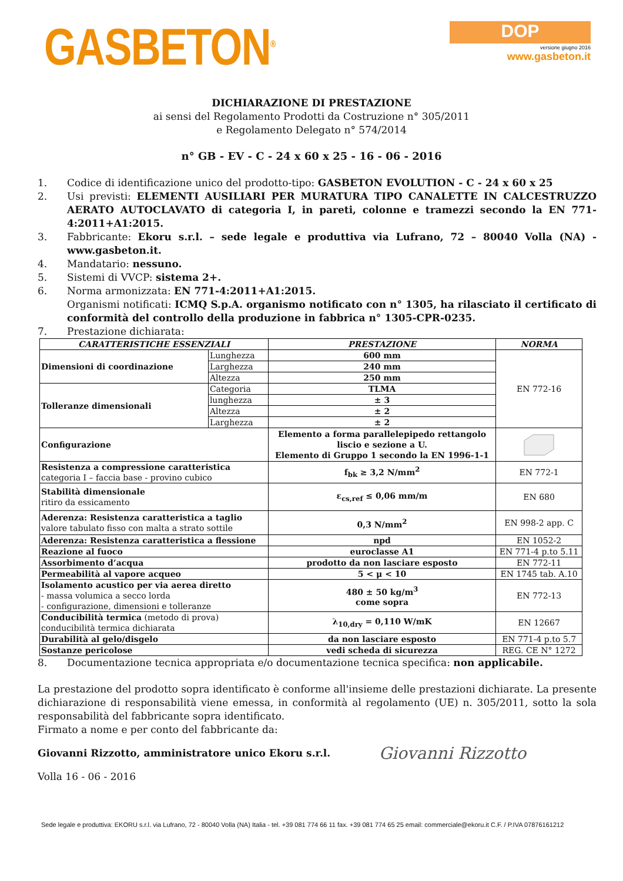GASBETON<sup>®</sup>
DOP
versione giugno 2016
www.gasbeton.it
DICHIARAZIONE DI PRESTAZIONE
ai sensi del Regolamento Prodotti da Costruzione n° 305/2011
e Regolamento Delegato n° 574/2014
n° GB - EV - C - 24 x 60 x 25 - 16 - 06 - 2016
1. Codice di identificazione unico del prodotto-tipo: GASBETON EVOLUTION - C - 24 x 60 x 25
2. Usi previsti: ELEMENTI AUSILIARI PER MURATURA TIPO CANALETTE IN CALCESTRUZZO AERATO AUTOCLAVATO di categoria I, in pareti, colonne e tramezzi secondo la EN 771-4:2011+A1:2015.
3. Fabbricante: Ekoru s.r.l. – sede legale e produttiva via Lufrano, 72 – 80040 Volla (NA) - www.gasbeton.it.
4. Mandatario: nessuno.
5. Sistemi di VVCP: sistema 2+.
6. Norma armonizzata: EN 771-4:2011+A1:2015.
Organismi notificati: ICMQ S.p.A. organismo notificato con n° 1305, ha rilasciato il certificato di conformità del controllo della produzione in fabbrica n° 1305-CPR-0235.
7. Prestazione dichiarata:
| CARATTERISTICHE ESSENZIALI | | PRESTAZIONE | NORMA |
| --- | --- | --- | --- |
| Dimensioni di coordinazione | Lunghezza | 600 mm | EN 772-16 |
| | Larghezza | 240 mm | |
| | Altezza | 250 mm | |
| Tolleranze dimensionali | Categoria | TLMA | |
| | lunghezza | ± 3 | |
| | Altezza | ± 2 | |
| | Larghezza | ± 2 | |
| Configurazione | | Elemento a forma parallelepipedo rettangolo liscio e sezione a U. Elemento di Gruppo 1 secondo la EN 1996-1-1 | |
| Resistenza a compressione caratteristica categoria I – faccia base - provino cubico | | f<sub>bk</sub> ≥ 3,2 N/mm<sup>2</sup> | EN 772-1 |
| Stabilità dimensionale ritiro da essicamento | | ε<sub>cs,ref</sub> ≤ 0,06 mm/m | EN 680 |
| Aderenza: Resistenza caratteristica a taglio valore tabulato fisso con malta a strato sottile | | 0,3 N/mm<sup>2</sup> | EN 998-2 app. C |
| Aderenza: Resistenza caratteristica a flessione | | npd | EN 1052-2 |
| Reazione al fuoco | | euroclasse A1 | EN 771-4 p.to 5.11 |
| Assorbimento d’acqua | | prodotto da non lasciare esposto | EN 772-11 |
| Permeabilità al vapore acqueo | | 5 < μ < 10 | EN 1745 tab. A.10 |
| Isolamento acustico per via aerea diretto - massa volumica a secco lorda - configurazione, dimensioni e tolleranze | | 480 ± 50 kg/m<sup>3</sup> come sopra | EN 772-13 |
| Conducibilità termica (metodo di prova) conducibilità termica dichiarata | | λ<sub>10,dry</sub> = 0,110 W/mK | EN 12667 |
| Durabilità al gelo/disgelo | | da non lasciare esposto | EN 771-4 p.to 5.7 |
| Sostanze pericolose | | vedi scheda di sicurezza | REG. CE N° 1272 |
8. Documentazione tecnica appropriata e/o documentazione tecnica specifica: non applicabile.
La prestazione del prodotto sopra identificato è conforme all'insieme delle prestazioni dichiarate. La presente dichiarazione di responsabilità viene emessa, in conformità al regolamento (UE) n. 305/2011, sotto la sola responsabilità del fabbricante sopra identificato.
Firmato a nome e per conto del fabbricante da:
Giovanni Rizzotto, amministratore unico Ekoru s.r.l. Giovanni Rizzotto
Volla 16 - 06 - 2016
Sede legale e produttiva: EKORU s.r.l. via Lufrano, 72 - 80040 Volla (NA) Italia - tel. +39 081 774 66 11 fax. +39 081 774 65 25 email: commerciale@ekoru.it C.F. / P.IVA 07876161212